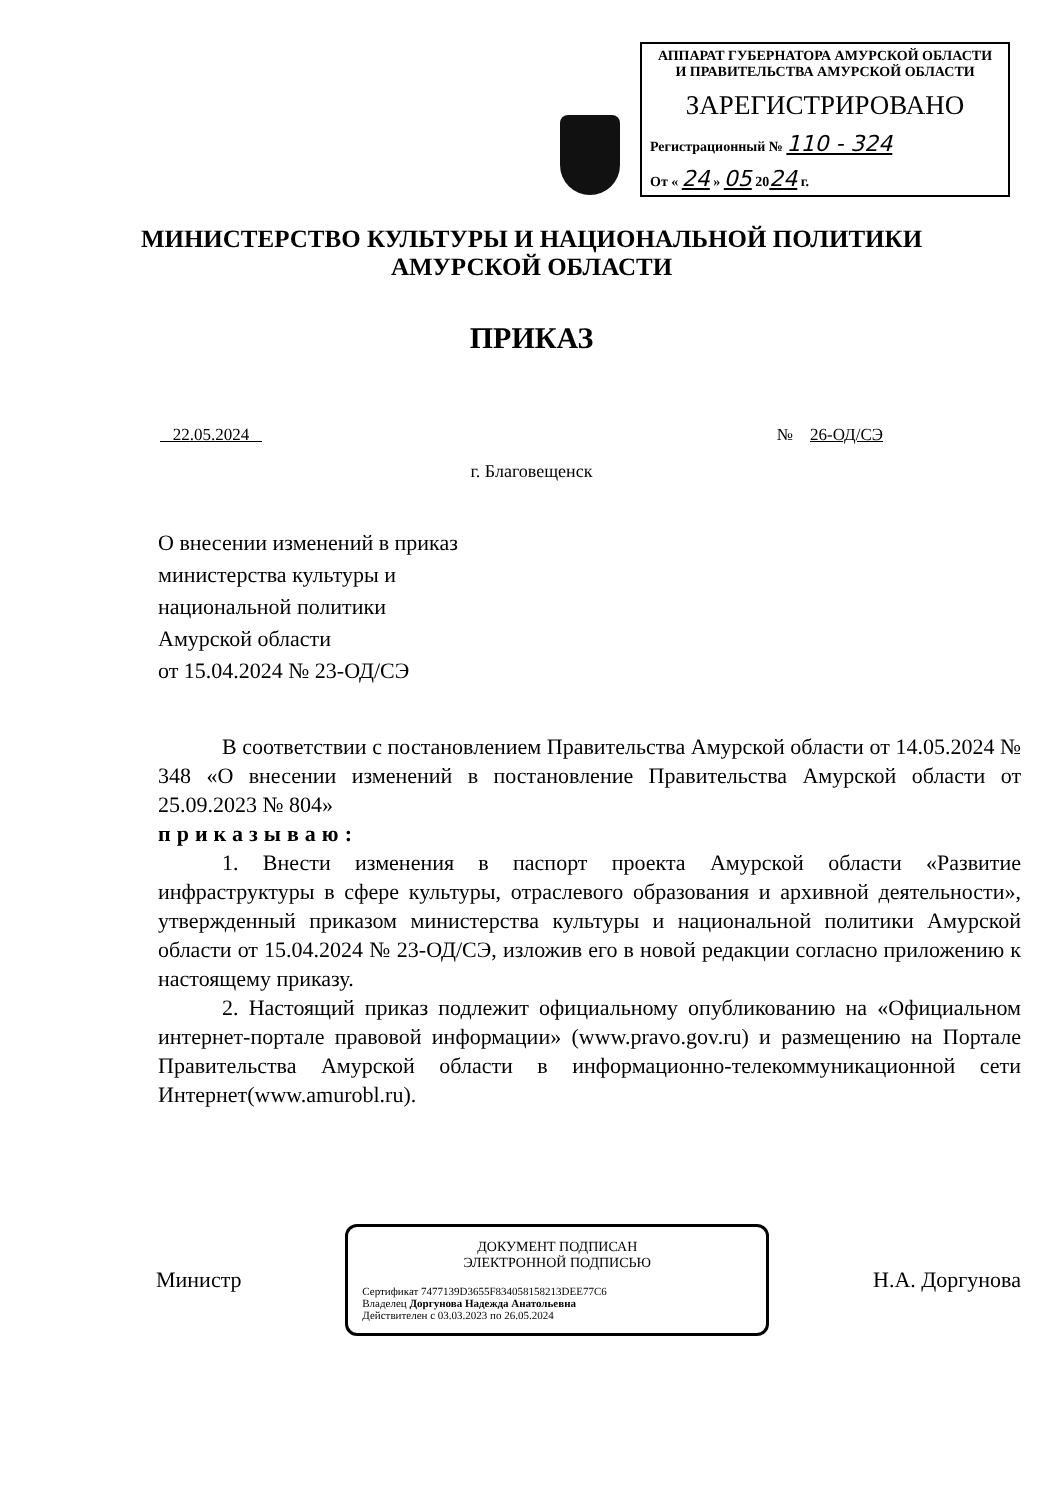АППАРАТ ГУБЕРНАТОРА АМУРСКОЙ ОБЛАСТИ
И ПРАВИТЕЛЬСТВА АМУРСКОЙ ОБЛАСТИ
ЗАРЕГИСТРИРОВАНО
Регистрационный № 110 - 324
От « 24 » 05 2024 г.
МИНИСТЕРСТВО КУЛЬТУРЫ И НАЦИОНАЛЬНОЙ ПОЛИТИКИ
АМУРСКОЙ ОБЛАСТИ
ПРИКАЗ
22.05.2024 № 26-ОД/СЭ
г. Благовещенск
О внесении изменений в приказ
министерства культуры и
национальной политики
Амурской области
от 15.04.2024 № 23-ОД/СЭ
В соответствии с постановлением Правительства Амурской области от 14.05.2024 № 348 «О внесении изменений в постановление Правительства Амурской области от 25.09.2023 № 804»
приказываю:
1. Внести изменения в паспорт проекта Амурской области «Развитие инфраструктуры в сфере культуры, отраслевого образования и архивной деятельности», утвержденный приказом министерства культуры и национальной политики Амурской области от 15.04.2024 № 23-ОД/СЭ, изложив его в новой редакции согласно приложению к настоящему приказу.
2. Настоящий приказ подлежит официальному опубликованию на «Официальном интернет-портале правовой информации» (www.pravo.gov.ru) и размещению на Портале Правительства Амурской области в информационно-телекоммуникационной сети Интернет(www.amurobl.ru).
Министр
ДОКУМЕНТ ПОДПИСАН
ЭЛЕКТРОННОЙ ПОДПИСЬЮ
Сертификат 7477139D3655F834058158213DEE77C6
Владелец Доргунова Надежда Анатольевна
Действителен с 03.03.2023 по 26.05.2024
Н.А. Доргунова